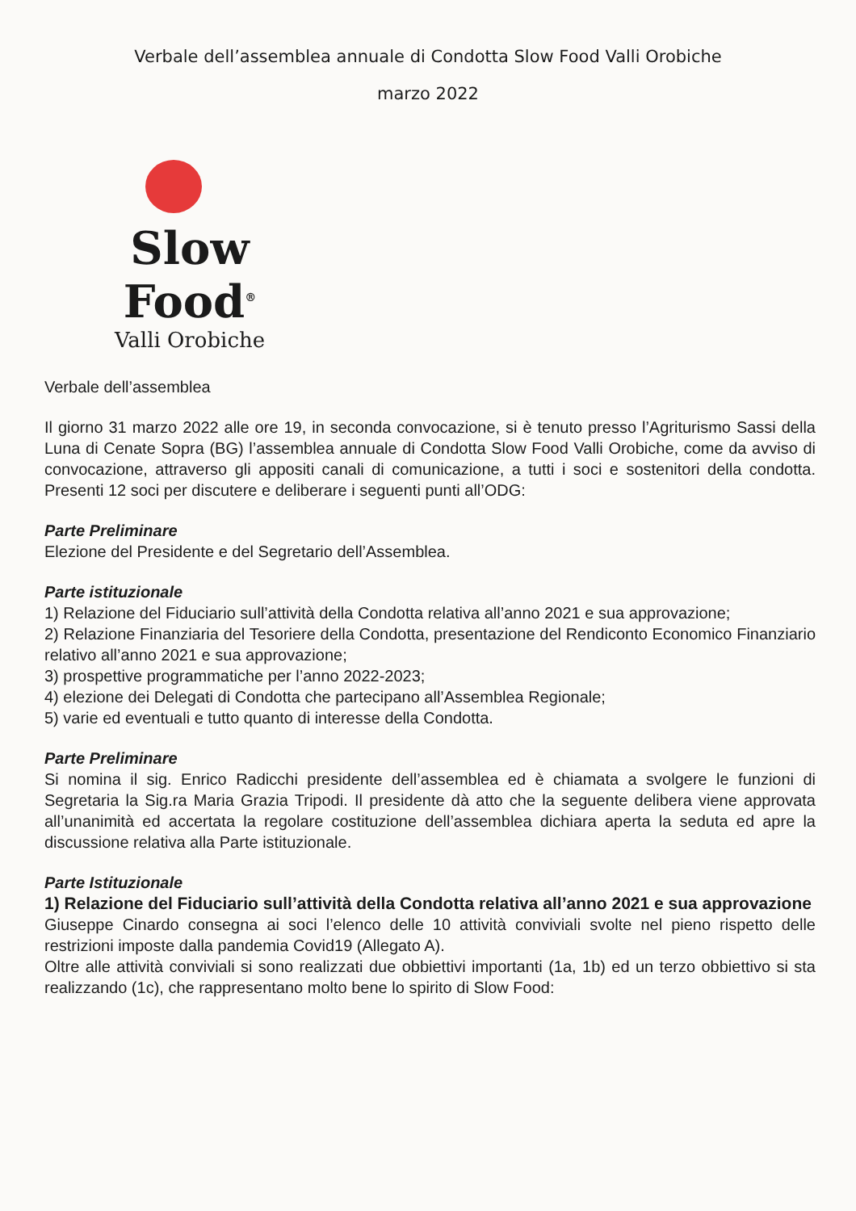Verbale dell’assemblea annuale di Condotta Slow Food Valli Orobiche
marzo 2022
Slow Food<sup>®</sup>
Valli Orobiche
Verbale dell’assemblea
Il giorno 31 marzo 2022 alle ore 19, in seconda convocazione, si è tenuto presso l’Agriturismo Sassi della Luna di Cenate Sopra (BG) l’assemblea annuale di Condotta Slow Food Valli Orobiche, come da avviso di convocazione, attraverso gli appositi canali di comunicazione, a tutti i soci e sostenitori della condotta. Presenti 12 soci per discutere e deliberare i seguenti punti all’ODG:
Parte Preliminare
Elezione del Presidente e del Segretario dell’Assemblea.
Parte istituzionale
1) Relazione del Fiduciario sull’attività della Condotta relativa all’anno 2021 e sua approvazione;
2) Relazione Finanziaria del Tesoriere della Condotta, presentazione del Rendiconto Economico Finanziario relativo all’anno 2021 e sua approvazione;
3) prospettive programmatiche per l’anno 2022-2023;
4) elezione dei Delegati di Condotta che partecipano all’Assemblea Regionale;
5) varie ed eventuali e tutto quanto di interesse della Condotta.
Parte Preliminare
Si nomina il sig. Enrico Radicchi presidente dell’assemblea ed è chiamata a svolgere le funzioni di Segretaria la Sig.ra Maria Grazia Tripodi. Il presidente dà atto che la seguente delibera viene approvata all’unanimità ed accertata la regolare costituzione dell’assemblea dichiara aperta la seduta ed apre la discussione relativa alla Parte istituzionale.
Parte Istituzionale
1) Relazione del Fiduciario sull’attività della Condotta relativa all’anno 2021 e sua approvazione
Giuseppe Cinardo consegna ai soci l’elenco delle 10 attività conviviali svolte nel pieno rispetto delle restrizioni imposte dalla pandemia Covid19 (Allegato A).
Oltre alle attività conviviali si sono realizzati due obbiettivi importanti (1a, 1b) ed un terzo obbiettivo si sta realizzando (1c), che rappresentano molto bene lo spirito di Slow Food: